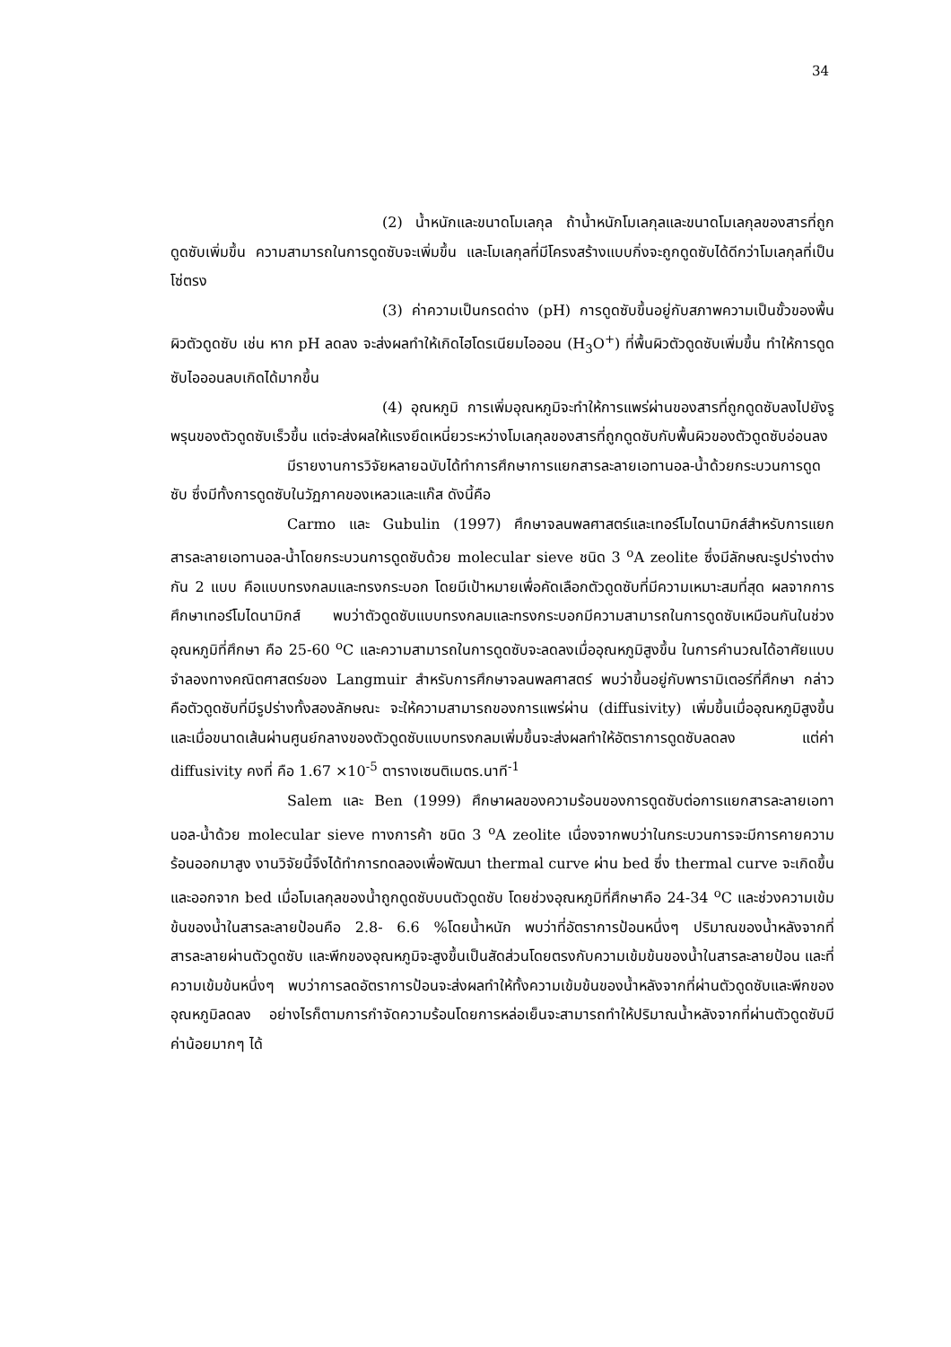34
(2) น้ำหนักและขนาดโมเลกุล ถ้าน้ำหนักโมเลกุลและขนาดโมเลกุลของสารที่ถูกดูดซับเพิ่มขึ้น ความสามารถในการดูดซับจะเพิ่มขึ้น และโมเลกุลที่มีโครงสร้างแบบกิ่งจะถูกดูดซับได้ดีกว่าโมเลกุลที่เป็นโซ่ตรง
(3) ค่าความเป็นกรดด่าง (pH) การดูดซับขึ้นอยู่กับสภาพความเป็นขั้วของพื้นผิวตัวดูดซับ เช่น หาก pH ลดลง จะส่งผลทำให้เกิดไฮโดรเนียมไอออน (H<sub>3</sub>O<sup>+</sup>) ที่พื้นผิวตัวดูดซับเพิ่มขึ้น ทำให้การดูดซับไอออนลบเกิดได้มากขึ้น
(4) อุณหภูมิ การเพิ่มอุณหภูมิจะทำให้การแพร่ผ่านของสารที่ถูกดูดซับลงไปยังรูพรุนของตัวดูดซับเร็วขึ้น แต่จะส่งผลให้แรงยึดเหนี่ยวระหว่างโมเลกุลของสารที่ถูกดูดซับกับพื้นผิวของตัวดูดซับอ่อนลง
มีรายงานการวิจัยหลายฉบับได้ทำการศึกษาการแยกสารละลายเอทานอล-น้ำด้วยกระบวนการดูดซับ ซึ่งมีทั้งการดูดซับในวัฏภาคของเหลวและแก๊ส ดังนี้คือ
Carmo และ Gubulin (1997) ศึกษาจลนพลศาสตร์และเทอร์โมไดนามิกส์สำหรับการแยกสารละลายเอทานอล-น้ำโดยกระบวนการดูดซับด้วย molecular sieve ชนิด 3 <sup>o</sup>A zeolite ซึ่งมีลักษณะรูปร่างต่างกัน 2 แบบ คือแบบทรงกลมและทรงกระบอก โดยมีเป้าหมายเพื่อคัดเลือกตัวดูดซับที่มีความเหมาะสมที่สุด ผลจากการศึกษาเทอร์โมไดนามิกส์ พบว่าตัวดูดซับแบบทรงกลมและทรงกระบอกมีความสามารถในการดูดซับเหมือนกันในช่วงอุณหภูมิที่ศึกษา คือ 25-60 <sup>o</sup>C และความสามารถในการดูดซับจะลดลงเมื่ออุณหภูมิสูงขึ้น ในการคำนวณได้อาศัยแบบจำลองทางคณิตศาสตร์ของ Langmuir สำหรับการศึกษาจลนพลศาสตร์ พบว่าขึ้นอยู่กับพารามิเตอร์ที่ศึกษา กล่าวคือตัวดูดซับที่มีรูปร่างทั้งสองลักษณะ จะให้ความสามารถของการแพร่ผ่าน (diffusivity) เพิ่มขึ้นเมื่ออุณหภูมิสูงขึ้น และเมื่อขนาดเส้นผ่านศูนย์กลางของตัวดูดซับแบบทรงกลมเพิ่มขึ้นจะส่งผลทำให้อัตราการดูดซับลดลง แต่ค่า diffusivity คงที่ คือ 1.67 ×10<sup>-5</sup> ตารางเซนติเมตร.นาที<sup>-1</sup>
Salem และ Ben (1999) ศึกษาผลของความร้อนของการดูดซับต่อการแยกสารละลายเอทานอล-น้ำด้วย molecular sieve ทางการค้า ชนิด 3 <sup>o</sup>A zeolite เนื่องจากพบว่าในกระบวนการจะมีการคายความร้อนออกมาสูง งานวิจัยนี้จึงได้ทำการทดลองเพื่อพัฒนา thermal curve ผ่าน bed ซึ่ง thermal curve จะเกิดขึ้นและออกจาก bed เมื่อโมเลกุลของน้ำถูกดูดซับบนตัวดูดซับ โดยช่วงอุณหภูมิที่ศึกษาคือ 24-34 <sup>o</sup>C และช่วงความเข้มข้นของน้ำในสารละลายป้อนคือ 2.8- 6.6 %โดยน้ำหนัก พบว่าที่อัตราการป้อนหนึ่งๆ ปริมาณของน้ำหลังจากที่สารละลายผ่านตัวดูดซับ และพีกของอุณหภูมิจะสูงขึ้นเป็นสัดส่วนโดยตรงกับความเข้มข้นของน้ำในสารละลายป้อน และที่ความเข้มข้นหนึ่งๆ พบว่าการลดอัตราการป้อนจะส่งผลทำให้ทั้งความเข้มข้นของน้ำหลังจากที่ผ่านตัวดูดซับและพีกของอุณหภูมิลดลง อย่างไรก็ตามการกำจัดความร้อนโดยการหล่อเย็นจะสามารถทำให้ปริมาณน้ำหลังจากที่ผ่านตัวดูดซับมีค่าน้อยมากๆ ได้